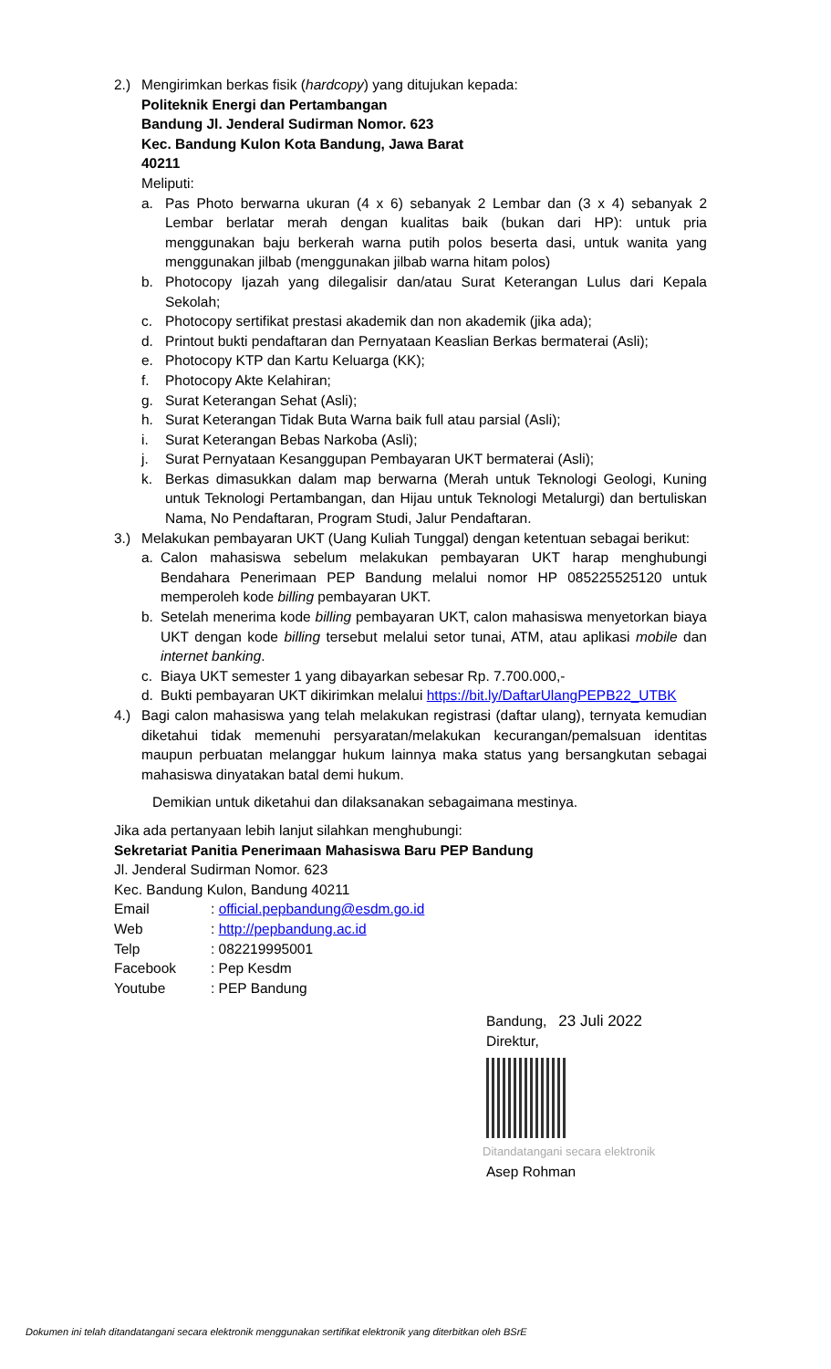2.) Mengirimkan berkas fisik (hardcopy) yang ditujukan kepada:
Politeknik Energi dan Pertambangan
Bandung Jl. Jenderal Sudirman Nomor. 623
Kec. Bandung Kulon Kota Bandung, Jawa Barat
40211
Meliputi:
a. Pas Photo berwarna ukuran (4 x 6) sebanyak 2 Lembar dan (3 x 4) sebanyak 2 Lembar berlatar merah dengan kualitas baik (bukan dari HP): untuk pria menggunakan baju berkerah warna putih polos beserta dasi, untuk wanita yang menggunakan jilbab (menggunakan jilbab warna hitam polos)
b. Photocopy Ijazah yang dilegalisir dan/atau Surat Keterangan Lulus dari Kepala Sekolah;
c. Photocopy sertifikat prestasi akademik dan non akademik (jika ada);
d. Printout bukti pendaftaran dan Pernyataan Keaslian Berkas bermaterai (Asli);
e. Photocopy KTP dan Kartu Keluarga (KK);
f. Photocopy Akte Kelahiran;
g. Surat Keterangan Sehat (Asli);
h. Surat Keterangan Tidak Buta Warna baik full atau parsial (Asli);
i. Surat Keterangan Bebas Narkoba (Asli);
j. Surat Pernyataan Kesanggupan Pembayaran UKT bermaterai (Asli);
k. Berkas dimasukkan dalam map berwarna (Merah untuk Teknologi Geologi, Kuning untuk Teknologi Pertambangan, dan Hijau untuk Teknologi Metalurgi) dan bertuliskan Nama, No Pendaftaran, Program Studi, Jalur Pendaftaran.
3.) Melakukan pembayaran UKT (Uang Kuliah Tunggal) dengan ketentuan sebagai berikut:
a. Calon mahasiswa sebelum melakukan pembayaran UKT harap menghubungi Bendahara Penerimaan PEP Bandung melalui nomor HP 085225525120 untuk memperoleh kode billing pembayaran UKT.
b. Setelah menerima kode billing pembayaran UKT, calon mahasiswa menyetorkan biaya UKT dengan kode billing tersebut melalui setor tunai, ATM, atau aplikasi mobile dan internet banking.
c. Biaya UKT semester 1 yang dibayarkan sebesar Rp. 7.700.000,-
d. Bukti pembayaran UKT dikirimkan melalui https://bit.ly/DaftarUlangPEPB22_UTBK
4.) Bagi calon mahasiswa yang telah melakukan registrasi (daftar ulang), ternyata kemudian diketahui tidak memenuhi persyaratan/melakukan kecurangan/pemalsuan identitas maupun perbuatan melanggar hukum lainnya maka status yang bersangkutan sebagai mahasiswa dinyatakan batal demi hukum.
Demikian untuk diketahui dan dilaksanakan sebagaimana mestinya.
Jika ada pertanyaan lebih lanjut silahkan menghubungi:
Sekretariat Panitia Penerimaan Mahasiswa Baru PEP Bandung
Jl. Jenderal Sudirman Nomor. 623
Kec. Bandung Kulon, Bandung 40211
Email: official.pepbandung@esdm.go.id
Web: http://pepbandung.ac.id
Telp: 082219995001
Facebook: Pep Kesdm
Youtube: PEP Bandung
Bandung, 23 Juli 2022
Direktur,
Ditandatangani secara elektronik
Asep Rohman
Dokumen ini telah ditandatangani secara elektronik menggunakan sertifikat elektronik yang diterbitkan oleh BSrE